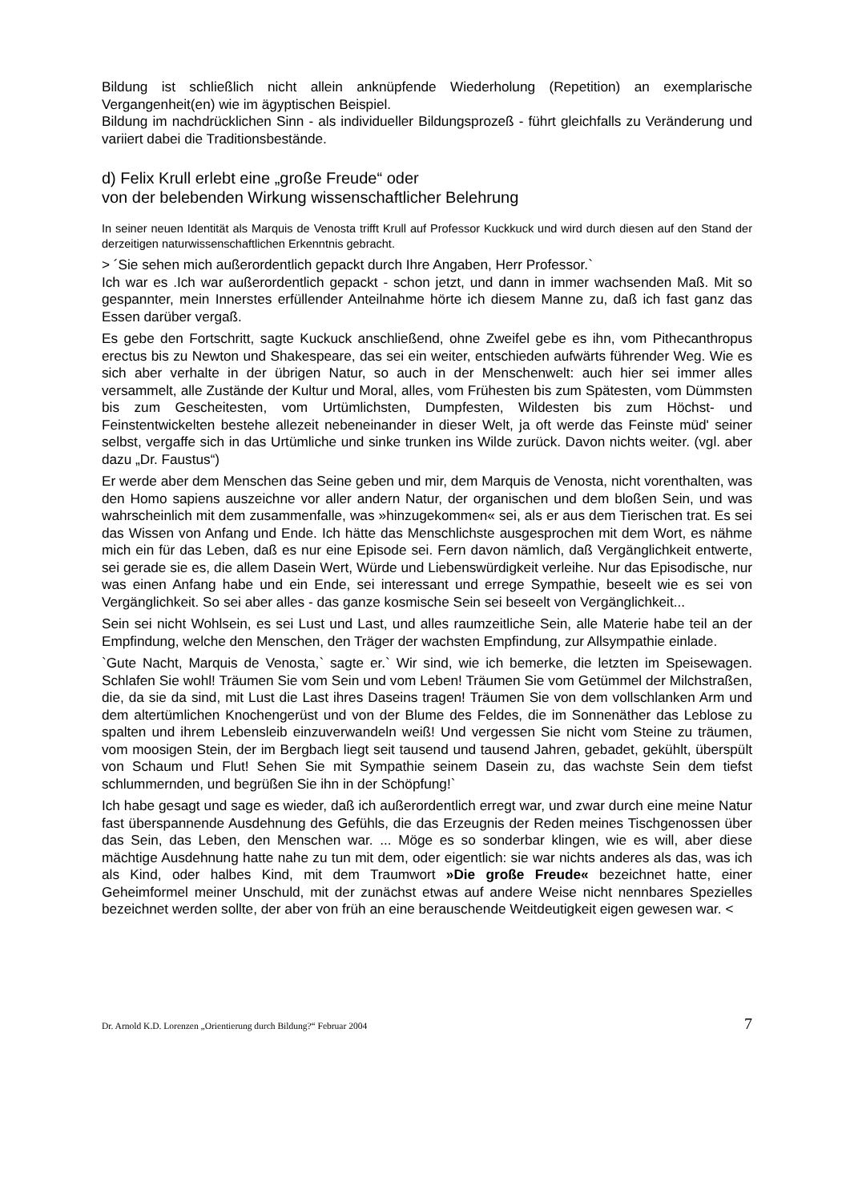Bildung ist schließlich nicht allein anknüpfende Wiederholung (Repetition) an exemplarische Vergangenheit(en) wie im ägyptischen Beispiel.
Bildung im nachdrücklichen Sinn - als individueller Bildungsprozeß - führt gleichfalls zu Veränderung und variiert dabei die Traditionsbestände.
d) Felix Krull erlebt eine „große Freude“ oder
von der belebenden Wirkung wissenschaftlicher Belehrung
In seiner neuen Identität als Marquis de Venosta trifft Krull auf Professor Kuckkuck und wird durch diesen auf den Stand der derzeitigen naturwissenschaftlichen Erkenntnis gebracht.
> ´Sie sehen mich außerordentlich gepackt durch Ihre Angaben, Herr Professor.`
Ich war es .Ich war außerordentlich gepackt - schon jetzt, und dann in immer wachsenden Maß. Mit so gespannter, mein Innerstes erfüllender Anteilnahme hörte ich diesem Manne zu, daß ich fast ganz das Essen darüber vergaß.
Es gebe den Fortschritt, sagte Kuckuck anschließend, ohne Zweifel gebe es ihn, vom Pithecanthropus erectus bis zu Newton und Shakespeare, das sei ein weiter, entschieden aufwärts führender Weg. Wie es sich aber verhalte in der übrigen Natur, so auch in der Menschenwelt: auch hier sei immer alles versammelt, alle Zustände der Kultur und Moral, alles, vom Frühesten bis zum Spätesten, vom Dümmsten bis zum Gescheitesten, vom Urtümlichsten, Dumpfesten, Wildesten bis zum Höchst- und Feinstentwickelten bestehe allezeit nebeneinander in dieser Welt, ja oft werde das Feinste müd' seiner selbst, vergaffe sich in das Urtümliche und sinke trunken ins Wilde zurück. Davon nichts weiter. (vgl. aber dazu „Dr. Faustus“)
Er werde aber dem Menschen das Seine geben und mir, dem Marquis de Venosta, nicht vorenthalten, was den Homo sapiens auszeichne vor aller andern Natur, der organischen und dem bloßen Sein, und was wahrscheinlich mit dem zusammenfalle, was »hinzugekommen« sei, als er aus dem Tierischen trat. Es sei das Wissen von Anfang und Ende. Ich hätte das Menschlichste ausgesprochen mit dem Wort, es nähme mich ein für das Leben, daß es nur eine Episode sei. Fern davon nämlich, daß Vergänglichkeit entwerte, sei gerade sie es, die allem Dasein Wert, Würde und Liebenswürdigkeit verleihe. Nur das Episodische, nur was einen Anfang habe und ein Ende, sei interessant und errege Sympathie, beseelt wie es sei von Vergänglichkeit. So sei aber alles - das ganze kosmische Sein sei beseelt von Vergänglichkeit...
Sein sei nicht Wohlsein, es sei Lust und Last, und alles raumzeitliche Sein, alle Materie habe teil an der Empfindung, welche den Menschen, den Träger der wachsten Empfindung, zur Allsympathie einlade.
`Gute Nacht, Marquis de Venosta,` sagte er.` Wir sind, wie ich bemerke, die letzten im Speisewagen. Schlafen Sie wohl! Träumen Sie vom Sein und vom Leben! Träumen Sie vom Getümmel der Milchstraßen, die, da sie da sind, mit Lust die Last ihres Daseins tragen! Träumen Sie von dem vollschlanken Arm und dem altertümlichen Knochengerüst und von der Blume des Feldes, die im Sonnenäther das Leblose zu spalten und ihrem Lebensleib einzuverwandeln weiß! Und vergessen Sie nicht vom Steine zu träumen, vom moosigen Stein, der im Bergbach liegt seit tausend und tausend Jahren, gebadet, gekühlt, überspült von Schaum und Flut! Sehen Sie mit Sympathie seinem Dasein zu, das wachste Sein dem tiefst schlummernden, und begrüßen Sie ihn in der Schöpfung!`
Ich habe gesagt und sage es wieder, daß ich außerordentlich erregt war, und zwar durch eine meine Natur fast überspannende Ausdehnung des Gefühls, die das Erzeugnis der Reden meines Tischgenossen über das Sein, das Leben, den Menschen war. ... Möge es so sonderbar klingen, wie es will, aber diese mächtige Ausdehnung hatte nahe zu tun mit dem, oder eigentlich: sie war nichts anderes als das, was ich als Kind, oder halbes Kind, mit dem Traumwort »Die große Freude« bezeichnet hatte, einer Geheimformel meiner Unschuld, mit der zunächst etwas auf andere Weise nicht nennbares Spezielles bezeichnet werden sollte, der aber von früh an eine berauschende Weitdeutigkeit eigen gewesen war. <
Dr. Arnold K.D. Lorenzen „Orientierung durch Bildung?“ Februar 2004 7